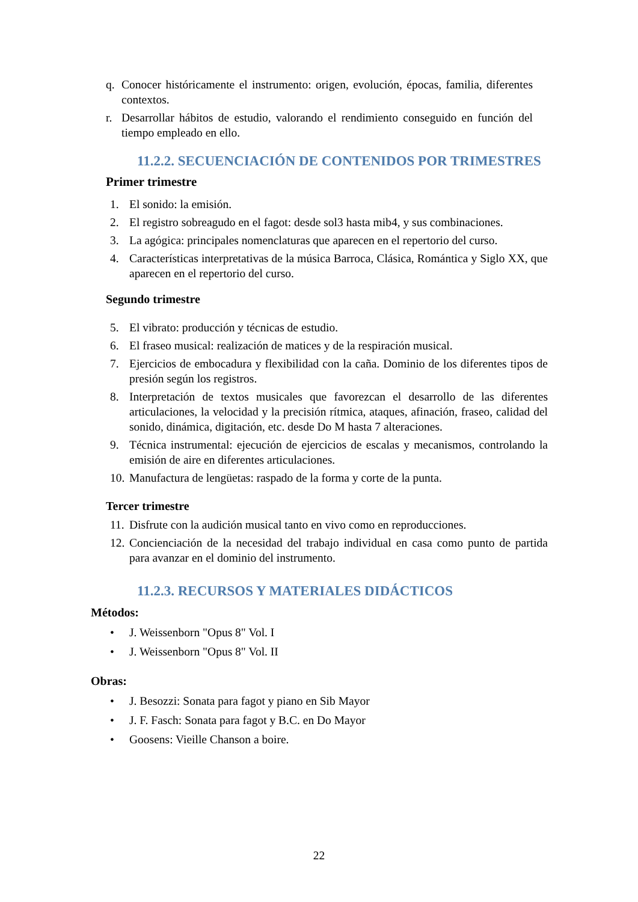q. Conocer históricamente el instrumento: origen, evolución, épocas, familia, diferentes contextos.
r. Desarrollar hábitos de estudio, valorando el rendimiento conseguido en función del tiempo empleado en ello.
11.2.2. SECUENCIACIÓN DE CONTENIDOS POR TRIMESTRES
Primer trimestre
1. El sonido: la emisión.
2. El registro sobreagudo en el fagot: desde sol3 hasta mib4, y sus combinaciones.
3. La agógica: principales nomenclaturas que aparecen en el repertorio del curso.
4. Características interpretativas de la música Barroca, Clásica, Romántica y Siglo XX, que aparecen en el repertorio del curso.
Segundo trimestre
5. El vibrato: producción y técnicas de estudio.
6. El fraseo musical: realización de matices y de la respiración musical.
7. Ejercicios de embocadura y flexibilidad con la caña. Dominio de los diferentes tipos de presión según los registros.
8. Interpretación de textos musicales que favorezcan el desarrollo de las diferentes articulaciones, la velocidad y la precisión rítmica, ataques, afinación, fraseo, calidad del sonido, dinámica, digitación, etc. desde Do M hasta 7 alteraciones.
9. Técnica instrumental: ejecución de ejercicios de escalas y mecanismos, controlando la emisión de aire en diferentes articulaciones.
10. Manufactura de lengüetas: raspado de la forma y corte de la punta.
Tercer trimestre
11. Disfrute con la audición musical tanto en vivo como en reproducciones.
12. Concienciación de la necesidad del trabajo individual en casa como punto de partida para avanzar en el dominio del instrumento.
11.2.3. RECURSOS Y MATERIALES DIDÁCTICOS
Métodos:
• J. Weissenborn "Opus 8" Vol. I
• J. Weissenborn "Opus 8" Vol. II
Obras:
• J. Besozzi: Sonata para fagot y piano en Sib Mayor
• J. F. Fasch: Sonata para fagot y B.C. en Do Mayor
• Goosens: Vieille Chanson a boire.
22